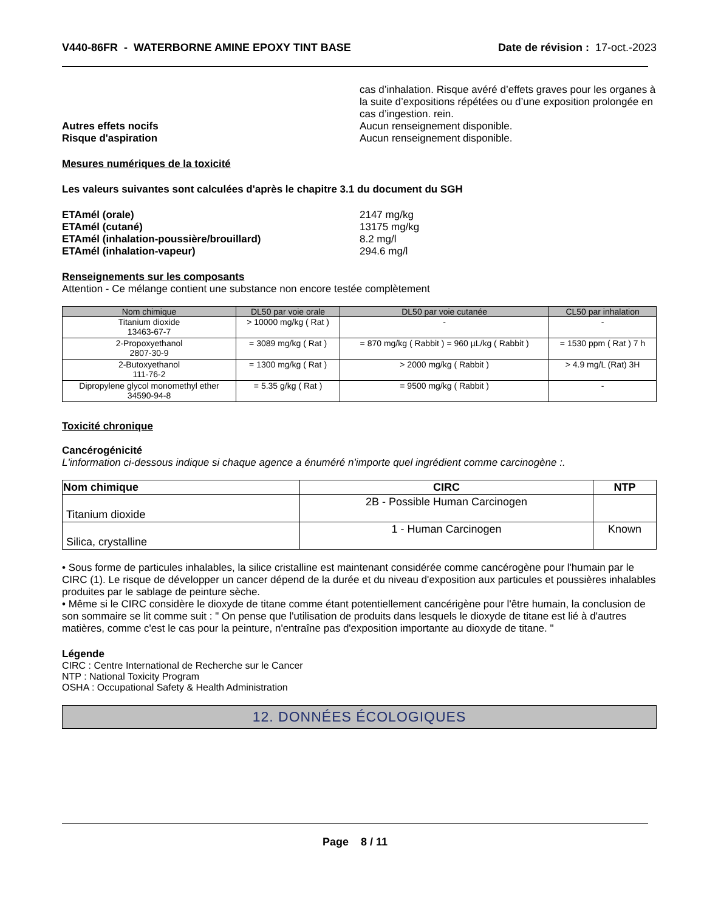V440-86FR - WATERBORNE AMINE EPOXY TINT BASE
Date de révision : 17-oct.-2023
cas d’inhalation. Risque avéré d’effets graves pour les organes à la suite d’expositions répétées ou d’une exposition prolongée en cas d’ingestion. rein.
Autres effets nocifs Aucun renseignement disponible.
Risque d'aspiration Aucun renseignement disponible.
Mesures numériques de la toxicité
Les valeurs suivantes sont calculées d'après le chapitre 3.1 du document du SGH
ETAmél (orale) 2147 mg/kg
ETAmél (cutané) 13175 mg/kg
ETAmél (inhalation-poussière/brouillard) 8.2 mg/l
ETAmél (inhalation-vapeur) 294.6 mg/l
Renseignements sur les composants
Attention - Ce mélange contient une substance non encore testée complètement
| Nom chimique | DL50 par voie orale | DL50 par voie cutanée | CL50 par inhalation |
| --- | --- | --- | --- |
| Titanium dioxide 13463-67-7 | > 10000 mg/kg ( Rat ) | - | - |
| 2-Propoxyethanol 2807-30-9 | = 3089 mg/kg ( Rat ) | = 870 mg/kg ( Rabbit ) = 960 µL/kg ( Rabbit ) | = 1530 ppm ( Rat ) 7 h |
| 2-Butoxyethanol 111-76-2 | = 1300 mg/kg ( Rat ) | > 2000 mg/kg ( Rabbit ) | > 4.9 mg/L (Rat) 3H |
| Dipropylene glycol monomethyl ether 34590-94-8 | = 5.35 g/kg ( Rat ) | = 9500 mg/kg ( Rabbit ) | - |
Toxicité chronique
Cancérogénicité
L'information ci-dessous indique si chaque agence a énuméré n'importe quel ingrédient comme carcinogène :.
| Nom chimique | CIRC | NTP |
| --- | --- | --- |
| Titanium dioxide | 2B - Possible Human Carcinogen | |
| Silica, crystalline | 1 - Human Carcinogen | Known |
• Sous forme de particules inhalables, la silice cristalline est maintenant considérée comme cancérogène pour l'humain par le CIRC (1). Le risque de développer un cancer dépend de la durée et du niveau d'exposition aux particules et poussières inhalables produites par le sablage de peinture sèche.
• Même si le CIRC considère le dioxyde de titane comme étant potentiellement cancérigène pour l'être humain, la conclusion de son sommaire se lit comme suit : " On pense que l'utilisation de produits dans lesquels le dioxyde de titane est lié à d'autres matières, comme c'est le cas pour la peinture, n'entraîne pas d'exposition importante au dioxyde de titane. "
Légende
CIRC : Centre International de Recherche sur le Cancer
NTP : National Toxicity Program
OSHA : Occupational Safety & Health Administration
12. DONNÉES ÉCOLOGIQUES
Page 8 / 11